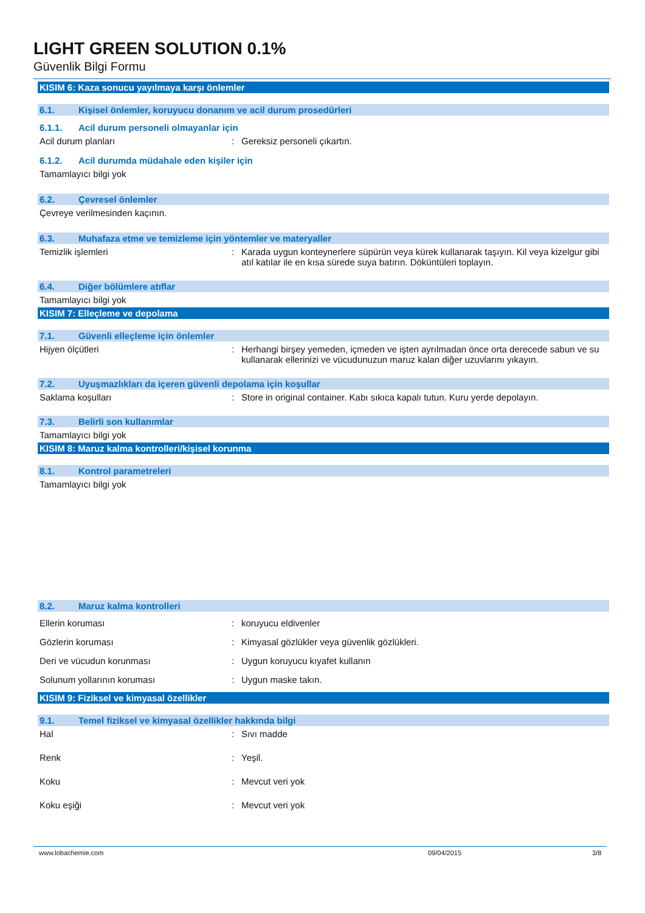LIGHT GREEN SOLUTION 0.1%
Güvenlik Bilgi Formu
KISIM 6: Kaza sonucu yayılmaya karşı önlemler
6.1. Kişisel önlemler, koruyucu donanım ve acil durum prosedürleri
6.1.1. Acil durum personeli olmayanlar için
Acil durum planları: Gereksiz personeli çıkartın.
6.1.2. Acil durumda müdahale eden kişiler için
Tamamlayıcı bilgi yok
6.2. Çevresel önlemler
Çevreye verilmesinden kaçının.
6.3. Muhafaza etme ve temizleme için yöntemler ve materyaller
Temizlik işlemleri: Karada uygun konteynerlere süpürün veya kürek kullanarak taşıyın. Kil veya kizelgur gibi atıl katılar ile en kısa sürede suya batırın. Döküntüleri toplayın.
6.4. Diğer bölümlere atıflar
Tamamlayıcı bilgi yok
KISIM 7: Elleçleme ve depolama
7.1. Güvenli elleçleme için önlemler
Hijyen ölçütleri: Herhangi birşey yemeden, içmeden ve işten ayrılmadan önce orta derecede sabun ve su kullanarak ellerinizi ve vücudunuzun maruz kalan diğer uzuvlarını yıkayın.
7.2. Uyuşmazlıkları da içeren güvenli depolama için koşullar
Saklama koşulları: Store in original container. Kabı sıkıca kapalı tutun. Kuru yerde depolayın.
7.3. Belirli son kullanımlar
Tamamlayıcı bilgi yok
KISIM 8: Maruz kalma kontrolleri/kişisel korunma
8.1. Kontrol parametreleri
Tamamlayıcı bilgi yok
8.2. Maruz kalma kontrolleri
Ellerin koruması: koruyucu eldivenler
Gözlerin koruması: Kimyasal gözlükler veya güvenlik gözlükleri.
Deri ve vücudun korunması: Uygun koruyucu kıyafet kullanın
Solunum yollarının koruması: Uygun maske takın.
KISIM 9: Fiziksel ve kimyasal özellikler
9.1. Temel fiziksel ve kimyasal özellikler hakkında bilgi
Hal: Sıvı madde
Renk: Yeşil.
Koku: Mevcut veri yok
Koku eşiği: Mevcut veri yok
www.lobachemie.com 09/04/2015 3/8